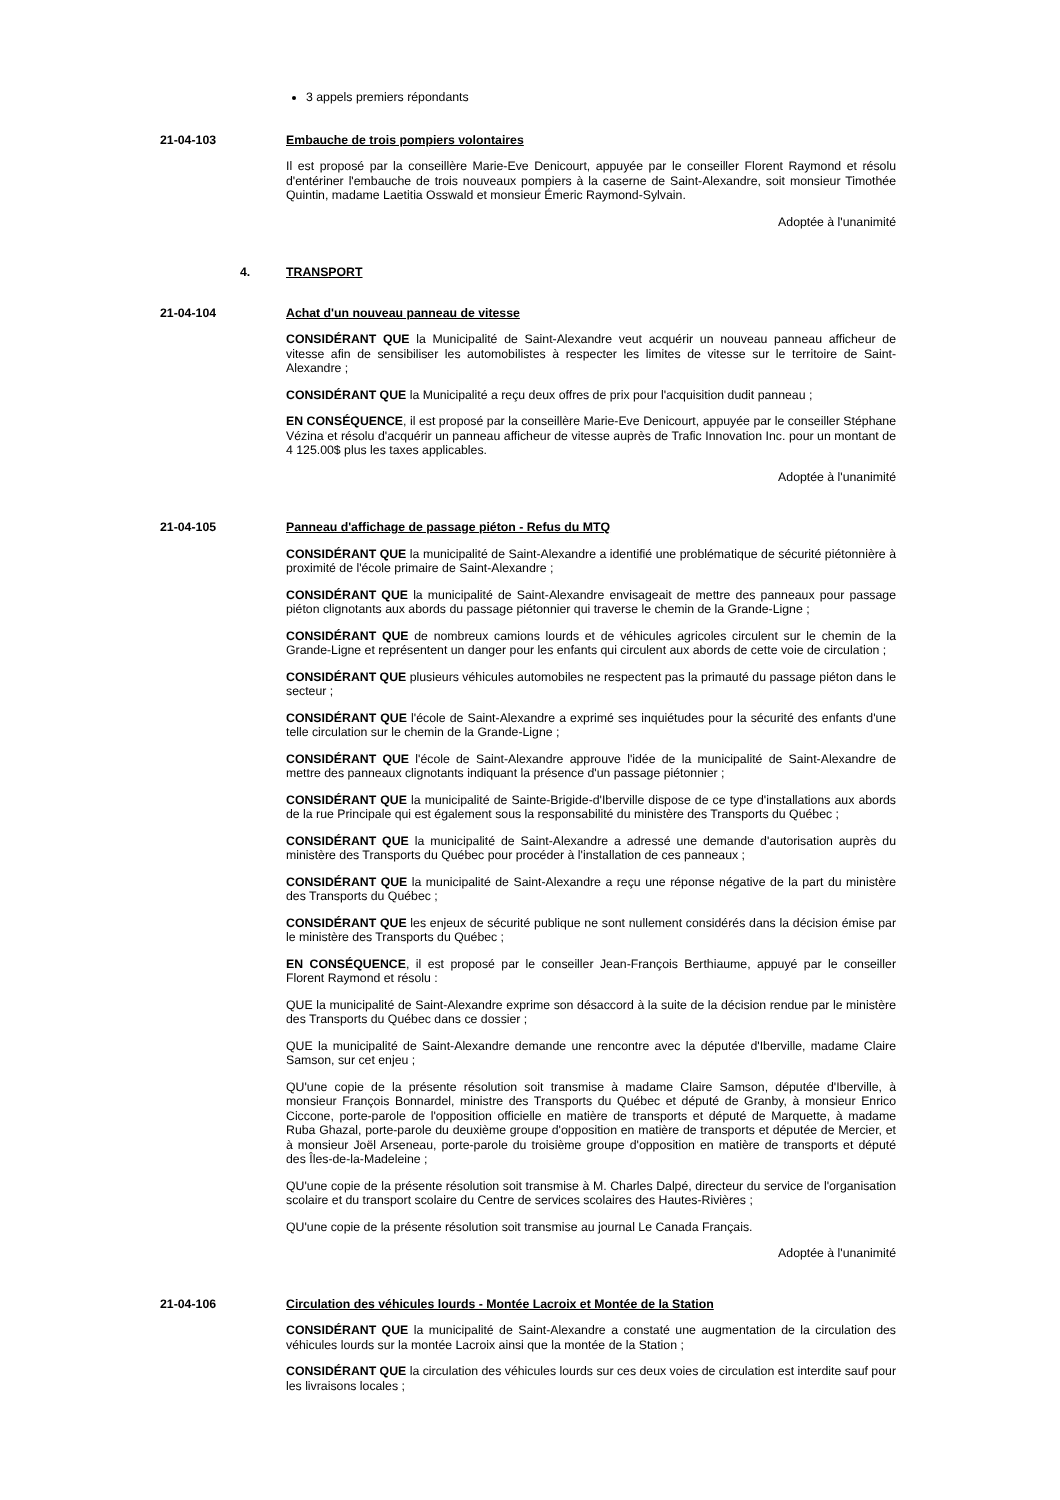3 appels premiers répondants
21-04-103 Embauche de trois pompiers volontaires
Il est proposé par la conseillère Marie-Eve Denicourt, appuyée par le conseiller Florent Raymond et résolu d'entériner l'embauche de trois nouveaux pompiers à la caserne de Saint-Alexandre, soit monsieur Timothée Quintin, madame Laetitia Osswald et monsieur Émeric Raymond-Sylvain.
Adoptée à l'unanimité
4. TRANSPORT
21-04-104 Achat d'un nouveau panneau de vitesse
CONSIDÉRANT QUE la Municipalité de Saint-Alexandre veut acquérir un nouveau panneau afficheur de vitesse afin de sensibiliser les automobilistes à respecter les limites de vitesse sur le territoire de Saint-Alexandre ;
CONSIDÉRANT QUE la Municipalité a reçu deux offres de prix pour l'acquisition dudit panneau ;
EN CONSÉQUENCE, il est proposé par la conseillère Marie-Eve Denicourt, appuyée par le conseiller Stéphane Vézina et résolu d'acquérir un panneau afficheur de vitesse auprès de Trafic Innovation Inc. pour un montant de 4 125.00$ plus les taxes applicables.
Adoptée à l'unanimité
21-04-105 Panneau d'affichage de passage piéton - Refus du MTQ
CONSIDÉRANT QUE la municipalité de Saint-Alexandre a identifié une problématique de sécurité piétonnière à proximité de l'école primaire de Saint-Alexandre ;
CONSIDÉRANT QUE la municipalité de Saint-Alexandre envisageait de mettre des panneaux pour passage piéton clignotants aux abords du passage piétonnier qui traverse le chemin de la Grande-Ligne ;
CONSIDÉRANT QUE de nombreux camions lourds et de véhicules agricoles circulent sur le chemin de la Grande-Ligne et représentent un danger pour les enfants qui circulent aux abords de cette voie de circulation ;
CONSIDÉRANT QUE plusieurs véhicules automobiles ne respectent pas la primauté du passage piéton dans le secteur ;
CONSIDÉRANT QUE l'école de Saint-Alexandre a exprimé ses inquiétudes pour la sécurité des enfants d'une telle circulation sur le chemin de la Grande-Ligne ;
CONSIDÉRANT QUE l'école de Saint-Alexandre approuve l'idée de la municipalité de Saint-Alexandre de mettre des panneaux clignotants indiquant la présence d'un passage piétonnier ;
CONSIDÉRANT QUE la municipalité de Sainte-Brigide-d'Iberville dispose de ce type d'installations aux abords de la rue Principale qui est également sous la responsabilité du ministère des Transports du Québec ;
CONSIDÉRANT QUE la municipalité de Saint-Alexandre a adressé une demande d'autorisation auprès du ministère des Transports du Québec pour procéder à l'installation de ces panneaux ;
CONSIDÉRANT QUE la municipalité de Saint-Alexandre a reçu une réponse négative de la part du ministère des Transports du Québec ;
CONSIDÉRANT QUE les enjeux de sécurité publique ne sont nullement considérés dans la décision émise par le ministère des Transports du Québec ;
EN CONSÉQUENCE, il est proposé par le conseiller Jean-François Berthiaume, appuyé par le conseiller Florent Raymond et résolu :
QUE la municipalité de Saint-Alexandre exprime son désaccord à la suite de la décision rendue par le ministère des Transports du Québec dans ce dossier ;
QUE la municipalité de Saint-Alexandre demande une rencontre avec la députée d'Iberville, madame Claire Samson, sur cet enjeu ;
QU'une copie de la présente résolution soit transmise à madame Claire Samson, députée d'Iberville, à monsieur François Bonnardel, ministre des Transports du Québec et député de Granby, à monsieur Enrico Ciccone, porte-parole de l'opposition officielle en matière de transports et député de Marquette, à madame Ruba Ghazal, porte-parole du deuxième groupe d'opposition en matière de transports et députée de Mercier, et à monsieur Joël Arseneau, porte-parole du troisième groupe d'opposition en matière de transports et député des Îles-de-la-Madeleine ;
QU'une copie de la présente résolution soit transmise à M. Charles Dalpé, directeur du service de l'organisation scolaire et du transport scolaire du Centre de services scolaires des Hautes-Rivières ;
QU'une copie de la présente résolution soit transmise au journal Le Canada Français.
Adoptée à l'unanimité
21-04-106 Circulation des véhicules lourds - Montée Lacroix et Montée de la Station
CONSIDÉRANT QUE la municipalité de Saint-Alexandre a constaté une augmentation de la circulation des véhicules lourds sur la montée Lacroix ainsi que la montée de la Station ;
CONSIDÉRANT QUE la circulation des véhicules lourds sur ces deux voies de circulation est interdite sauf pour les livraisons locales ;